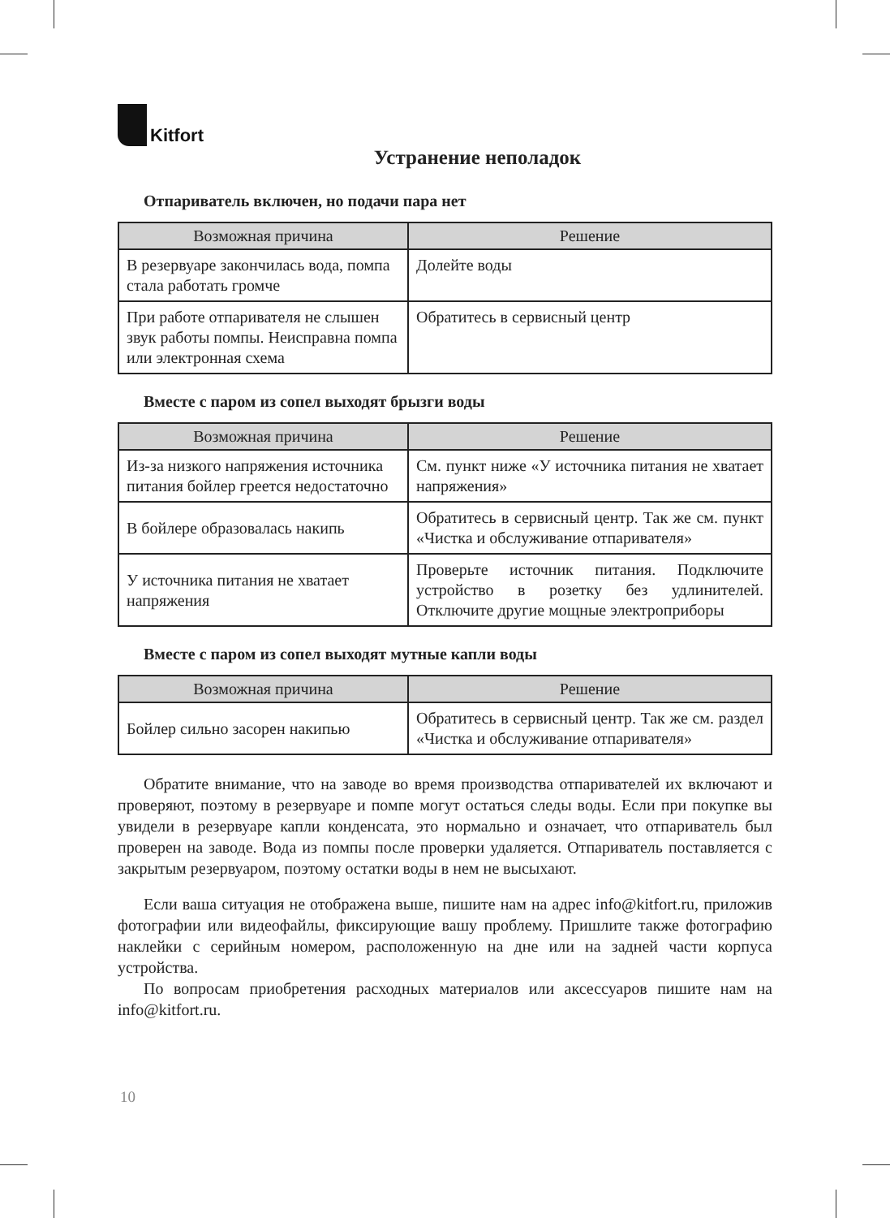Kitfort
Устранение неполадок
Отпариватель включен, но подачи пара нет
| Возможная причина | Решение |
| --- | --- |
| В резервуаре закончилась вода, помпа стала работать громче | Долейте воды |
| При работе отпаривателя не слышен звук работы помпы. Неисправна помпа или электронная схема | Обратитесь в сервисный центр |
Вместе с паром из сопел выходят брызги воды
| Возможная причина | Решение |
| --- | --- |
| Из-за низкого напряжения источника питания бойлер греется недостаточно | См. пункт ниже «У источника питания не хватает напряжения» |
| В бойлере образовалась накипь | Обратитесь в сервисный центр. Так же см. пункт «Чистка и обслуживание отпаривателя» |
| У источника питания не хватает напряжения | Проверьте источник питания. Подключите устройство в розетку без удлинителей. Отключите другие мощные электроприборы |
Вместе с паром из сопел выходят мутные капли воды
| Возможная причина | Решение |
| --- | --- |
| Бойлер сильно засорен накипью | Обратитесь в сервисный центр. Так же см. раздел «Чистка и обслуживание отпаривателя» |
Обратите внимание, что на заводе во время производства отпаривателей их включают и проверяют, поэтому в резервуаре и помпе могут остаться следы воды. Если при покупке вы увидели в резервуаре капли конденсата, это нормально и означает, что отпариватель был проверен на заводе. Вода из помпы после проверки удаляется. Отпариватель поставляется с закрытым резервуаром, поэтому остатки воды в нем не высыхают.
Если ваша ситуация не отображена выше, пишите нам на адрес info@kitfort.ru, приложив фотографии или видеофайлы, фиксирующие вашу проблему. Пришлите также фотографию наклейки с серийным номером, расположенную на дне или на задней части корпуса устройства.
По вопросам приобретения расходных материалов или аксессуаров пишите нам на info@kitfort.ru.
10